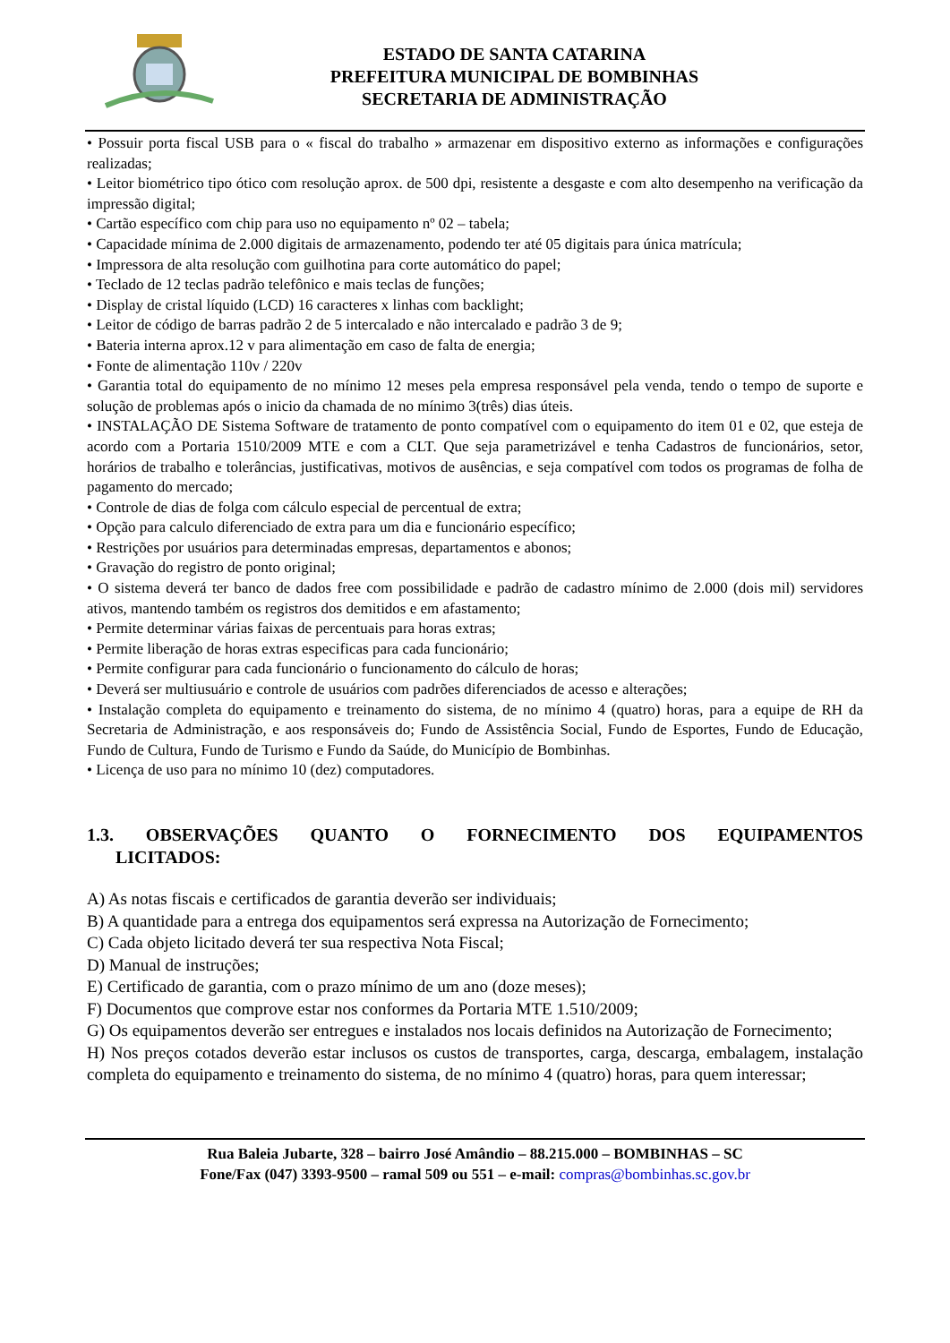ESTADO DE SANTA CATARINA
PREFEITURA MUNICIPAL DE BOMBINHAS
SECRETARIA DE ADMINISTRAÇÃO
• Possuir porta fiscal USB para o « fiscal do trabalho » armazenar em dispositivo externo as informações e configurações realizadas;
• Leitor biométrico tipo ótico com resolução aprox. de 500 dpi, resistente a desgaste e com alto desempenho na verificação da impressão digital;
• Cartão específico com chip para uso no equipamento nº 02 – tabela;
• Capacidade mínima de 2.000 digitais de armazenamento, podendo ter até 05 digitais para única matrícula;
• Impressora de alta resolução com guilhotina para corte automático do papel;
• Teclado de 12 teclas padrão telefônico e mais teclas de funções;
• Display de cristal líquido (LCD) 16 caracteres x linhas com backlight;
• Leitor de código de barras padrão 2 de 5 intercalado e não intercalado e padrão 3 de 9;
• Bateria interna aprox.12 v para alimentação em caso de falta de energia;
• Fonte de alimentação 110v / 220v
• Garantia total do equipamento de no mínimo 12 meses pela empresa responsável pela venda, tendo o tempo de suporte e solução de problemas após o inicio da chamada de no mínimo 3(três) dias úteis.
• INSTALAÇÃO DE Sistema Software de tratamento de ponto compatível com o equipamento do item 01 e 02, que esteja de acordo com a Portaria 1510/2009 MTE e com a CLT. Que seja parametrizável e tenha Cadastros de funcionários, setor, horários de trabalho e tolerâncias, justificativas, motivos de ausências, e seja compatível com todos os programas de folha de pagamento do mercado;
• Controle de dias de folga com cálculo especial de percentual de extra;
• Opção para calculo diferenciado de extra para um dia e funcionário específico;
• Restrições por usuários para determinadas empresas, departamentos e abonos;
• Gravação do registro de ponto original;
• O sistema deverá ter banco de dados free com possibilidade e padrão de cadastro mínimo de 2.000 (dois mil) servidores ativos, mantendo também os registros dos demitidos e em afastamento;
• Permite determinar várias faixas de percentuais para horas extras;
• Permite liberação de horas extras especificas para cada funcionário;
• Permite configurar para cada funcionário o funcionamento do cálculo de horas;
• Deverá ser multiusuário e controle de usuários com padrões diferenciados de acesso e alterações;
• Instalação completa do equipamento e treinamento do sistema, de no mínimo 4 (quatro) horas, para a equipe de RH da Secretaria de Administração, e aos responsáveis do; Fundo de Assistência Social, Fundo de Esportes, Fundo de Educação, Fundo de Cultura, Fundo de Turismo e Fundo da Saúde, do Município de Bombinhas.
• Licença de uso para no mínimo 10 (dez) computadores.
1.3. OBSERVAÇÕES QUANTO O FORNECIMENTO DOS EQUIPAMENTOS
LICITADOS:
A) As notas fiscais e certificados de garantia deverão ser individuais;
B) A quantidade para a entrega dos equipamentos será expressa na Autorização de Fornecimento;
C) Cada objeto licitado deverá ter sua respectiva Nota Fiscal;
D) Manual de instruções;
E) Certificado de garantia, com o prazo mínimo de um ano (doze meses);
F) Documentos que comprove estar nos conformes da Portaria MTE 1.510/2009;
G) Os equipamentos deverão ser entregues e instalados nos locais definidos na Autorização de Fornecimento;
H) Nos preços cotados deverão estar inclusos os custos de transportes, carga, descarga, embalagem, instalação completa do equipamento e treinamento do sistema, de no mínimo 4 (quatro) horas, para quem interessar;
Rua Baleia Jubarte, 328 – bairro José Amândio – 88.215.000 – BOMBINHAS – SC
Fone/Fax (047) 3393-9500 – ramal 509 ou 551 – e-mail: compras@bombinhas.sc.gov.br